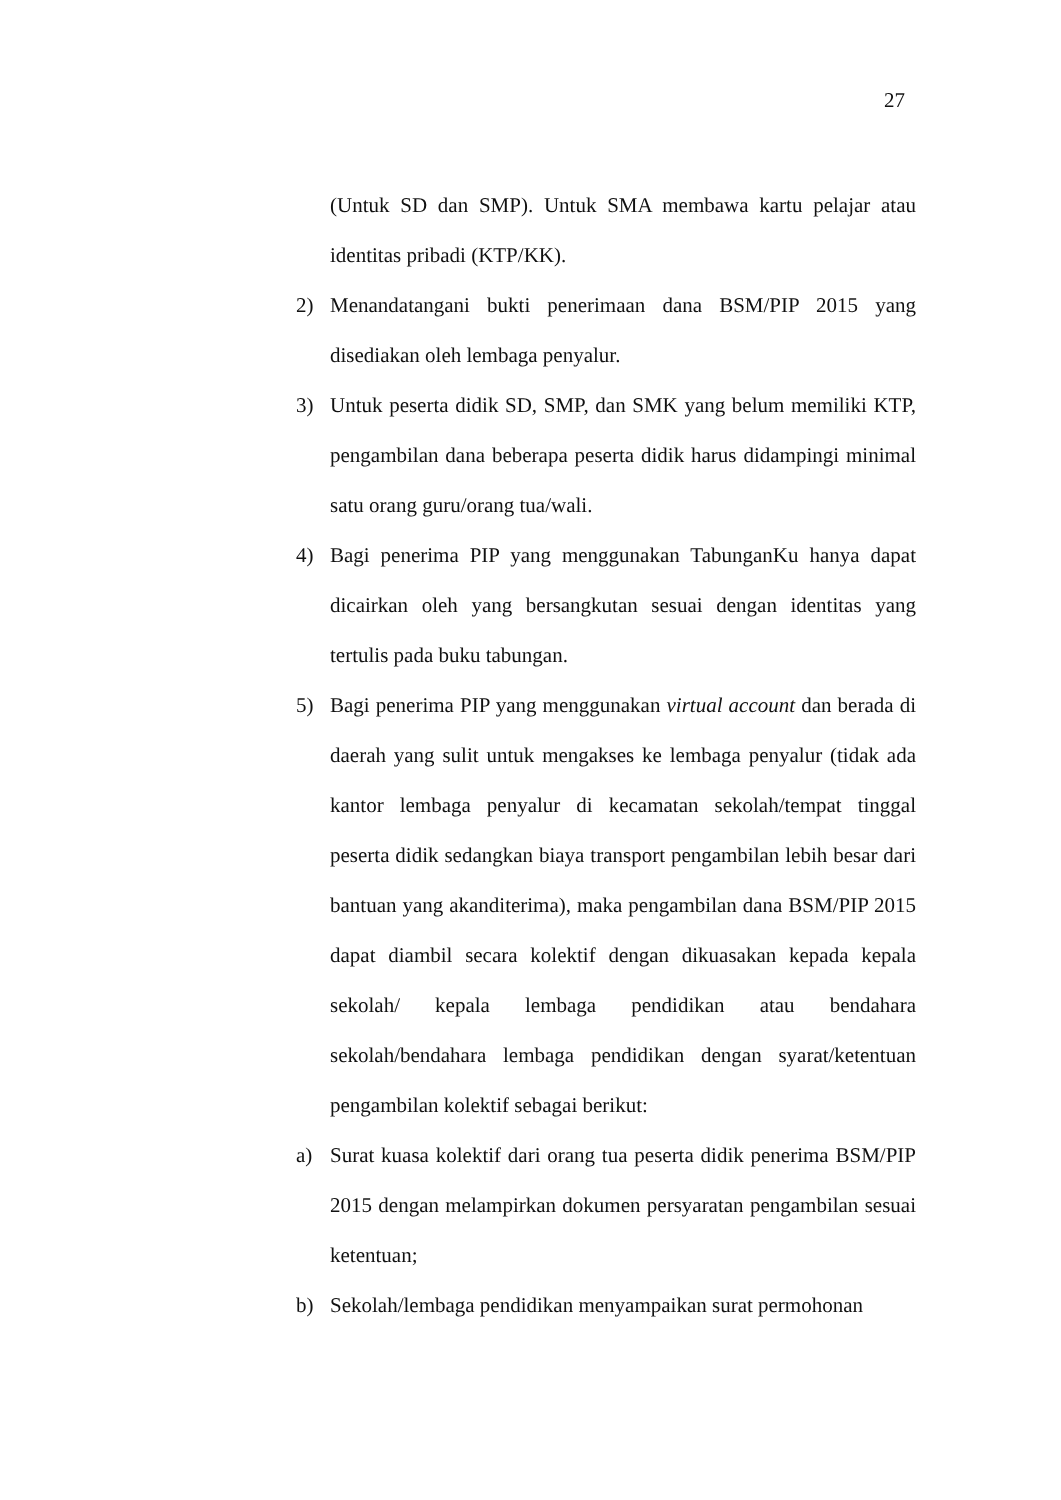27
(Untuk SD dan SMP). Untuk SMA membawa kartu pelajar atau identitas pribadi (KTP/KK).
2) Menandatangani bukti penerimaan dana BSM/PIP 2015 yang disediakan oleh lembaga penyalur.
3) Untuk peserta didik SD, SMP, dan SMK yang belum memiliki KTP, pengambilan dana beberapa peserta didik harus didampingi minimal satu orang guru/orang tua/wali.
4) Bagi penerima PIP yang menggunakan TabunganKu hanya dapat dicairkan oleh yang bersangkutan sesuai dengan identitas yang tertulis pada buku tabungan.
5) Bagi penerima PIP yang menggunakan virtual account dan berada di daerah yang sulit untuk mengakses ke lembaga penyalur (tidak ada kantor lembaga penyalur di kecamatan sekolah/tempat tinggal peserta didik sedangkan biaya transport pengambilan lebih besar dari bantuan yang akanditerima), maka pengambilan dana BSM/PIP 2015 dapat diambil secara kolektif dengan dikuasakan kepada kepala sekolah/ kepala lembaga pendidikan atau bendahara sekolah/bendahara lembaga pendidikan dengan syarat/ketentuan pengambilan kolektif sebagai berikut:
a) Surat kuasa kolektif dari orang tua peserta didik penerima BSM/PIP 2015 dengan melampirkan dokumen persyaratan pengambilan sesuai ketentuan;
b) Sekolah/lembaga pendidikan menyampaikan surat permohonan